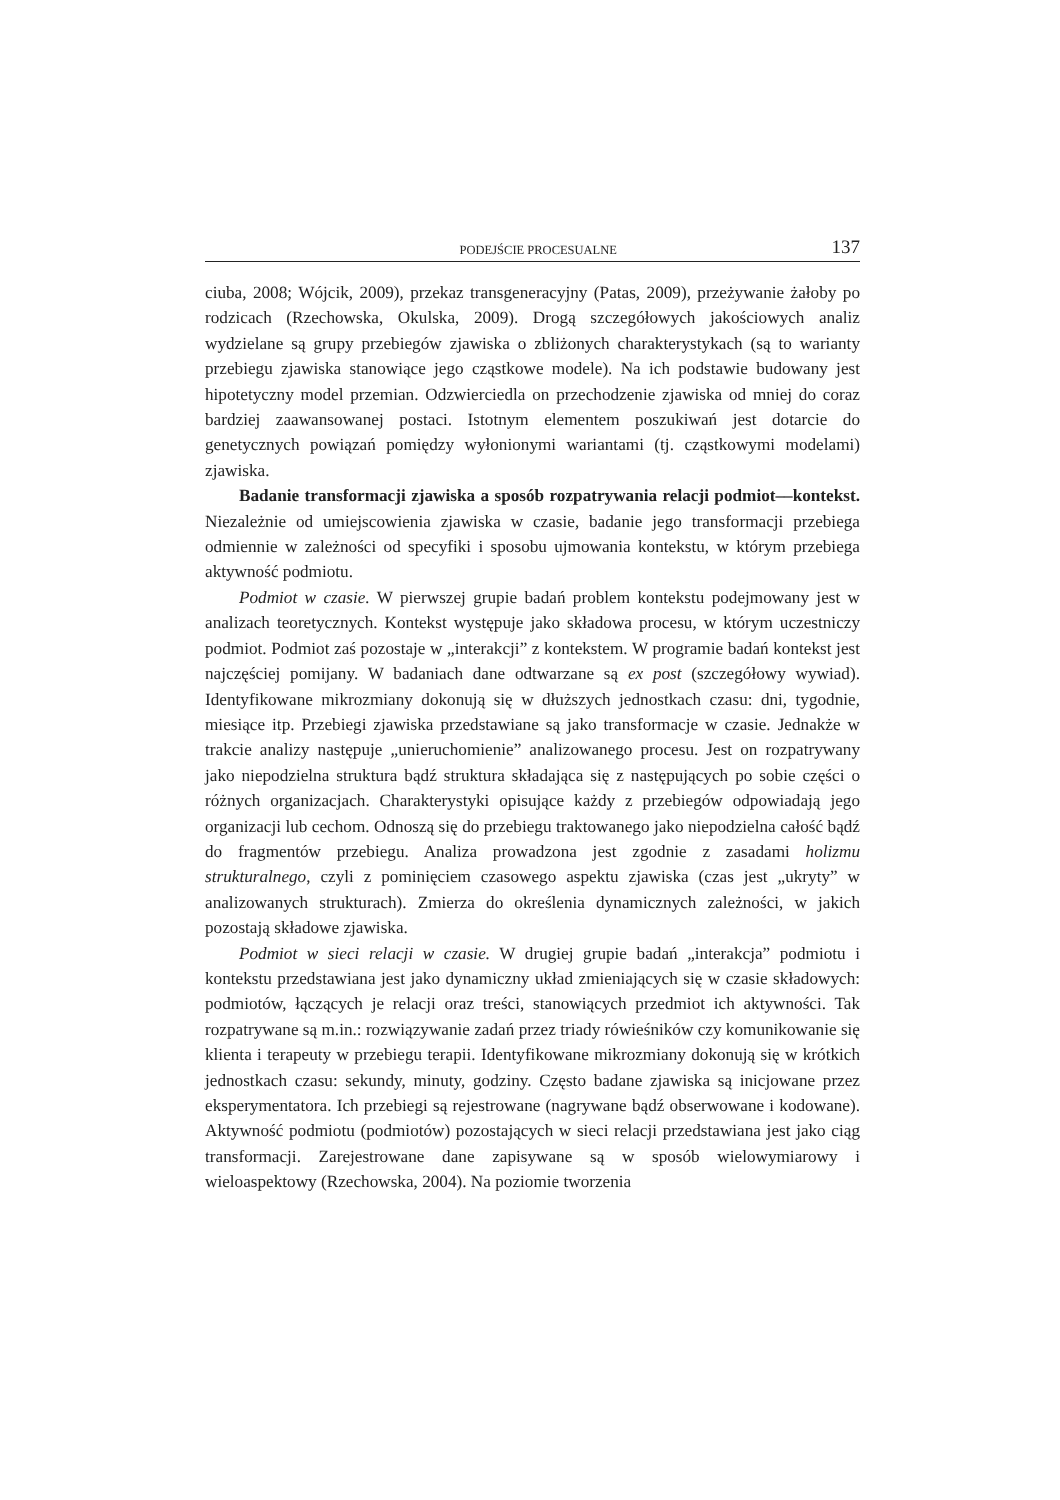PODEJŚCIE PROCESUALNE 137
ciuba, 2008; Wójcik, 2009), przekaz transgeneracyjny (Patas, 2009), przeżywanie żałoby po rodzicach (Rzechowska, Okulska, 2009). Drogą szczegółowych jakościowych analiz wydzielane są grupy przebiegów zjawiska o zbliżonych charakterystykach (są to warianty przebiegu zjawiska stanowiące jego cząstkowe modele). Na ich podstawie budowany jest hipotetyczny model przemian. Odzwierciedla on przechodzenie zjawiska od mniej do coraz bardziej zaawansowanej postaci. Istotnym elementem poszukiwań jest dotarcie do genetycznych powiązań pomiędzy wyłonionymi wariantami (tj. cząstkowymi modelami) zjawiska.
Badanie transformacji zjawiska a sposób rozpatrywania relacji podmiot–​–kontekst. Niezależnie od umiejscowienia zjawiska w czasie, badanie jego transformacji przebiega odmiennie w zależności od specyfiki i sposobu ujmowania kontekstu, w którym przebiega aktywność podmiotu.
Podmiot w czasie. W pierwszej grupie badań problem kontekstu podejmowany jest w analizach teoretycznych. Kontekst występuje jako składowa procesu, w którym uczestniczy podmiot. Podmiot zaś pozostaje w „interakcji” z kontekstem. W programie badań kontekst jest najczęściej pomijany. W badaniach dane odtwarzane są ex post (szczegółowy wywiad). Identyfikowane mikrozmiany dokonują się w dłuższych jednostkach czasu: dni, tygodnie, miesiące itp. Przebiegi zjawiska przedstawiane są jako transformacje w czasie. Jednakże w trakcie analizy następuje „unieruchomienie” analizowanego procesu. Jest on rozpatrywany jako niepodzielna struktura bądź struktura składająca się z następujących po sobie części o różnych organizacjach. Charakterystyki opisujące każdy z przebiegów odpowiadają jego organizacji lub cechom. Odnoszą się do przebiegu traktowanego jako niepodzielna całość bądź do fragmentów przebiegu. Analiza prowadzona jest zgodnie z zasadami holizmu strukturalnego, czyli z pominięciem czasowego aspektu zjawiska (czas jest „ukryty” w analizowanych strukturach). Zmierza do określenia dynamicznych zależności, w jakich pozostają składowe zjawiska.
Podmiot w sieci relacji w czasie. W drugiej grupie badań „interakcja” podmiotu i kontekstu przedstawiana jest jako dynamiczny układ zmieniających się w czasie składowych: podmiotów, łączących je relacji oraz treści, stanowiących przedmiot ich aktywności. Tak rozpatrywane są m.in.: rozwiązywanie zadań przez triady rówieśników czy komunikowanie się klienta i terapeuty w przebiegu terapii. Identyfikowane mikrozmiany dokonują się w krótkich jednostkach czasu: sekundy, minuty, godziny. Często badane zjawiska są inicjowane przez eksperymentatora. Ich przebiegi są rejestrowane (nagrywane bądź obserwowane i kodowane). Aktywność podmiotu (podmiotów) pozostających w sieci relacji przedstawiana jest jako ciąg transformacji. Zarejestrowane dane zapisywane są w sposób wielowymiarowy i wieloaspektowy (Rzechowska, 2004). Na poziomie tworzenia